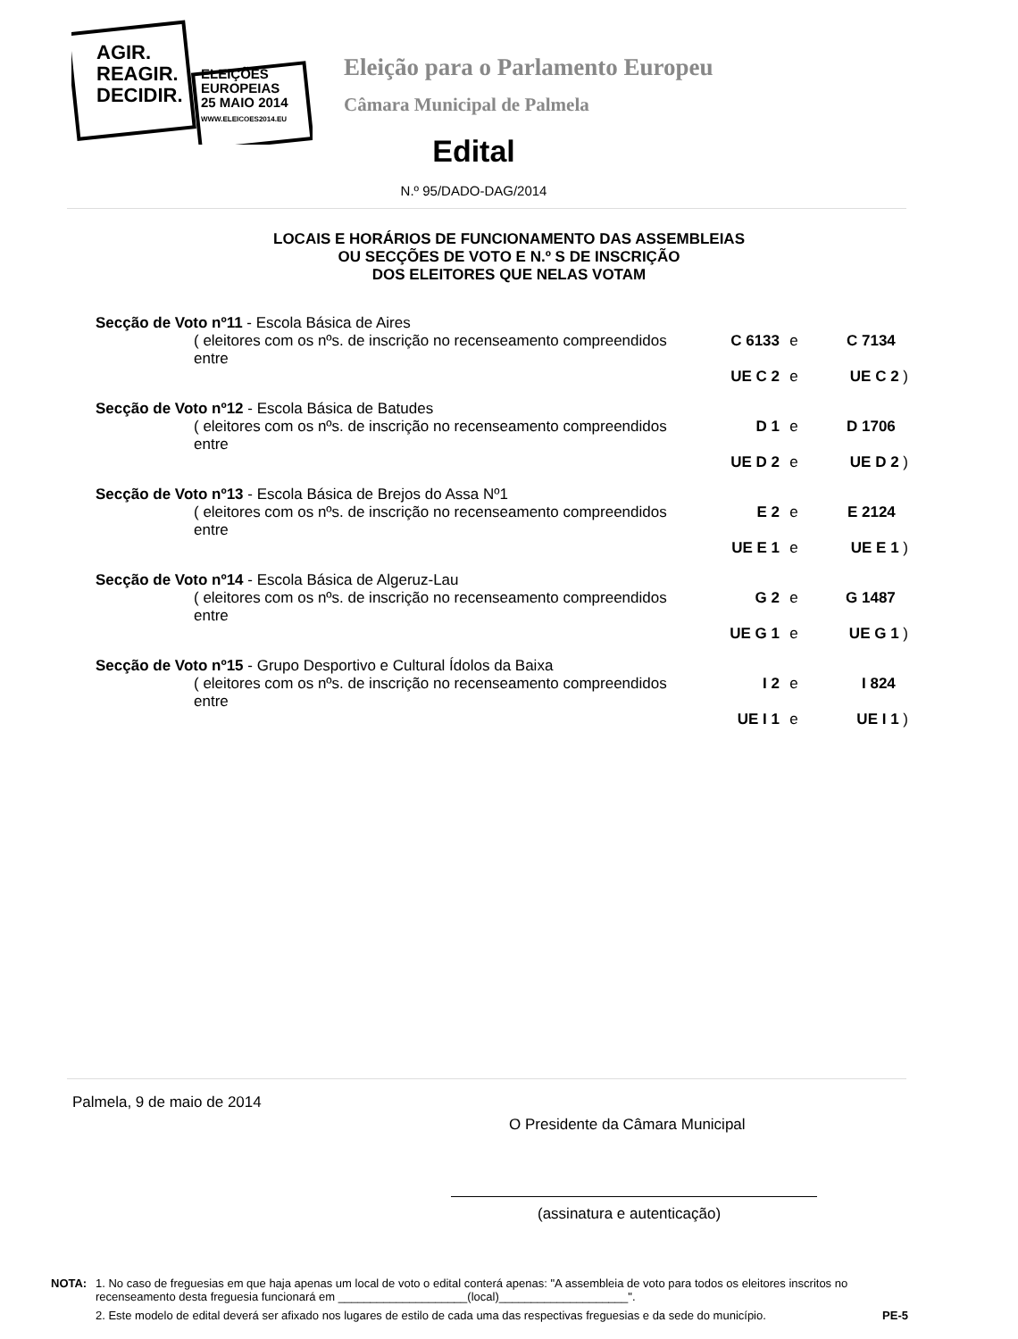AGIR.
REAGIR.
DECIDIR.
ELEIÇÕES
EUROPEIAS
25 MAIO 2014
WWW.ELEICOES2014.EU
Eleição para o Parlamento Europeu
Câmara Municipal de Palmela
Edital
N.º 95/DADO-DAG/2014
LOCAIS E HORÁRIOS DE FUNCIONAMENTO DAS ASSEMBLEIAS
OU SECÇÕES DE VOTO E N.º S DE INSCRIÇÃO
DOS ELEITORES QUE NELAS VOTAM
Secção de Voto nº11 - Escola Básica de Aires
( eleitores com os nºs. de inscrição no recenseamento compreendidos entre C 6133 e C 7134
UE C 2 e UE C 2 )
Secção de Voto nº12 - Escola Básica de Batudes
( eleitores com os nºs. de inscrição no recenseamento compreendidos entre D 1 e D 1706
UE D 2 e UE D 2 )
Secção de Voto nº13 - Escola Básica de Brejos do Assa Nº1
( eleitores com os nºs. de inscrição no recenseamento compreendidos entre E 2 e E 2124
UE E 1 e UE E 1 )
Secção de Voto nº14 - Escola Básica de Algeruz-Lau
( eleitores com os nºs. de inscrição no recenseamento compreendidos entre G 2 e G 1487
UE G 1 e UE G 1 )
Secção de Voto nº15 - Grupo Desportivo e Cultural Ídolos da Baixa
( eleitores com os nºs. de inscrição no recenseamento compreendidos entre I 2 e I 824
UE I 1 e UE I 1 )
Palmela, 9 de maio de 2014
O Presidente da Câmara Municipal
(assinatura e autenticação)
NOTA: 1. No caso de freguesias em que haja apenas um local de voto o edital conterá apenas: "A assembleia de voto para todos os eleitores inscritos no recenseamento desta freguesia funcionará em ____________________(local)____________________".
2. Este modelo de edital deverá ser afixado nos lugares de estilo de cada uma das respectivas freguesias e da sede do município. PE-5